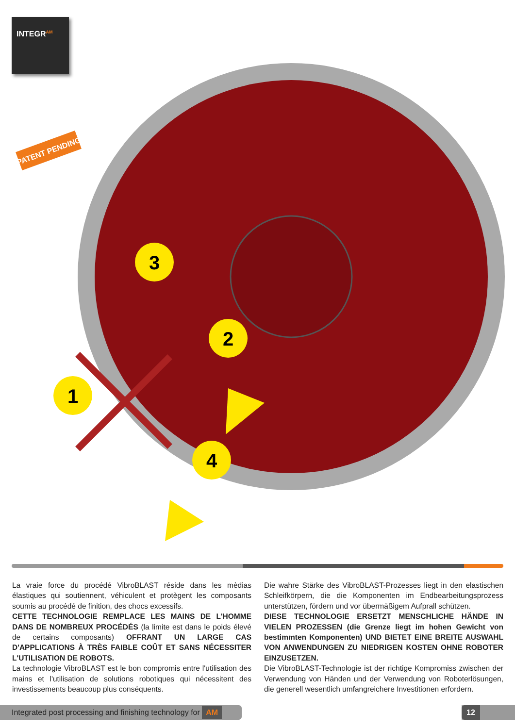INTEGR<sup>AM</sup>
PATENT PENDING
1
2
3
4
La vraie force du procédé VibroBLAST réside dans les mèdias élastiques qui soutiennent, véhiculent et protègent les composants soumis au procédé de finition, des chocs excessifs.
CETTE TECHNOLOGIE REMPLACE LES MAINS DE L'HOMME DANS DE NOMBREUX PROCÉDÉS (la limite est dans le poids élevé de certains composants) OFFRANT UN LARGE CAS D'APPLICATIONS À TRÈS FAIBLE COÛT ET SANS NÉCESSITER L'UTILISATION DE ROBOTS.
La technologie VibroBLAST est le bon compromis entre l'utilisation des mains et l'utilisation de solutions robotiques qui nécessitent des investissements beaucoup plus conséquents.
Die wahre Stärke des VibroBLAST-Prozesses liegt in den elastischen Schleifkörpern, die die Komponenten im Endbearbeitungsprozess unterstützen, fördern und vor übermäßigem Aufprall schützen.
DIESE TECHNOLOGIE ERSETZT MENSCHLICHE HÄNDE IN VIELEN PROZESSEN (die Grenze liegt im hohen Gewicht von bestimmten Komponenten) UND BIETET EINE BREITE AUSWAHL VON ANWENDUNGEN ZU NIEDRIGEN KOSTEN OHNE ROBOTER EINZUSETZEN.
Die VibroBLAST-Technologie ist der richtige Kompromiss zwischen der Verwendung von Händen und der Verwendung von Roboterlösungen, die generell wesentlich umfangreichere Investitionen erfordern.
Integrated post processing and finishing technology for AM
12